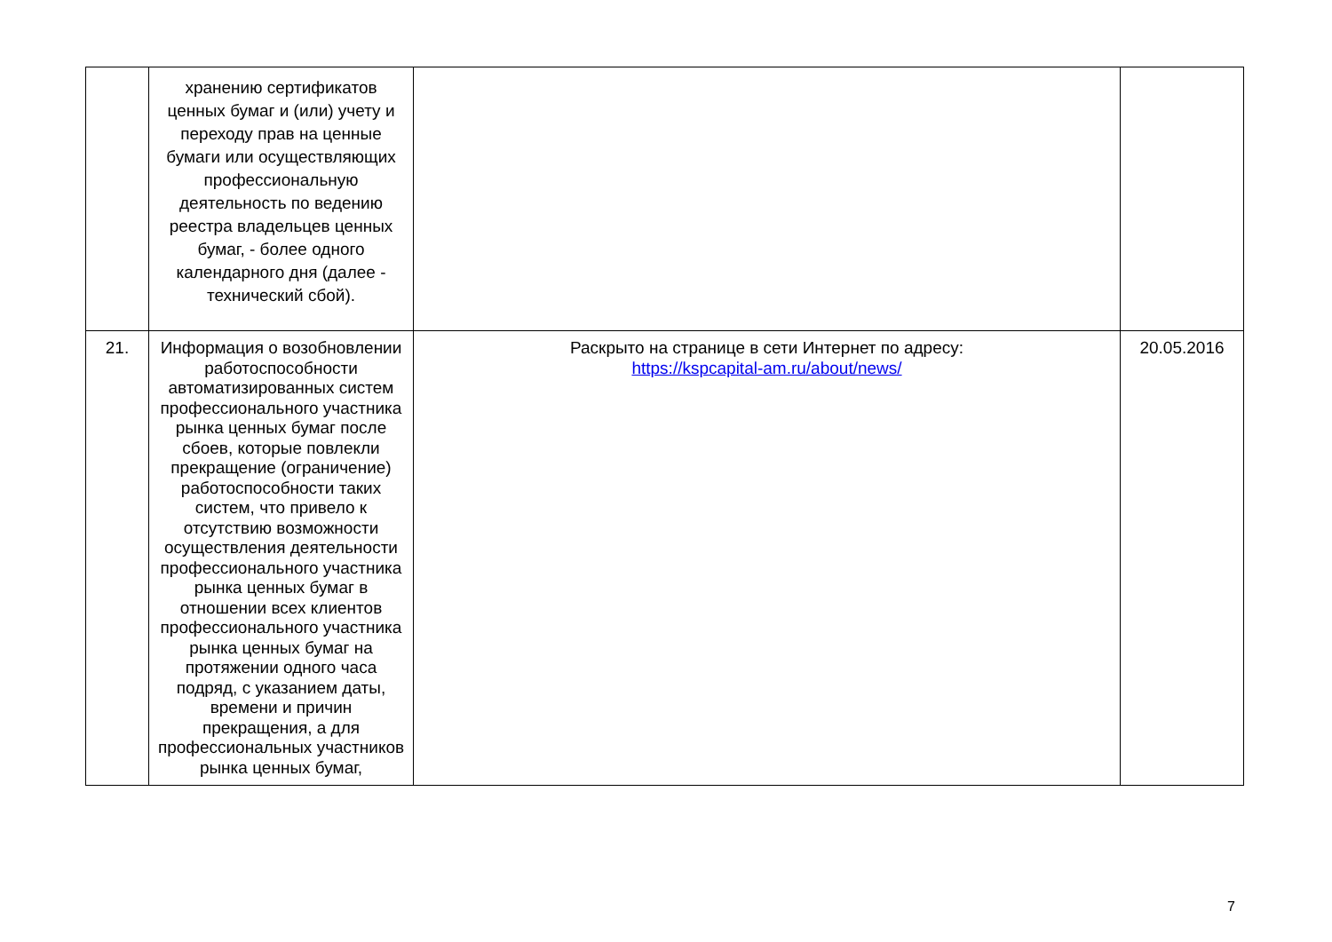| | хранению сертификатов ценных бумаг и (или) учету и переходу прав на ценные бумаги или осуществляющих профессиональную деятельность по ведению реестра владельцев ценных бумаг, - более одного календарного дня (далее - технический сбой). | | |
| 21. | Информация о возобновлении работоспособности автоматизированных систем профессионального участника рынка ценных бумаг после сбоев, которые повлекли прекращение (ограничение) работоспособности таких систем, что привело к отсутствию возможности осуществления деятельности профессионального участника рынка ценных бумаг в отношении всех клиентов профессионального участника рынка ценных бумаг на протяжении одного часа подряд, с указанием даты, времени и причин прекращения, а для профессиональных участников рынка ценных бумаг, | Раскрыто на странице в сети Интернет по адресу: https://kspcapital-am.ru/about/news/ | 20.05.2016 |
7